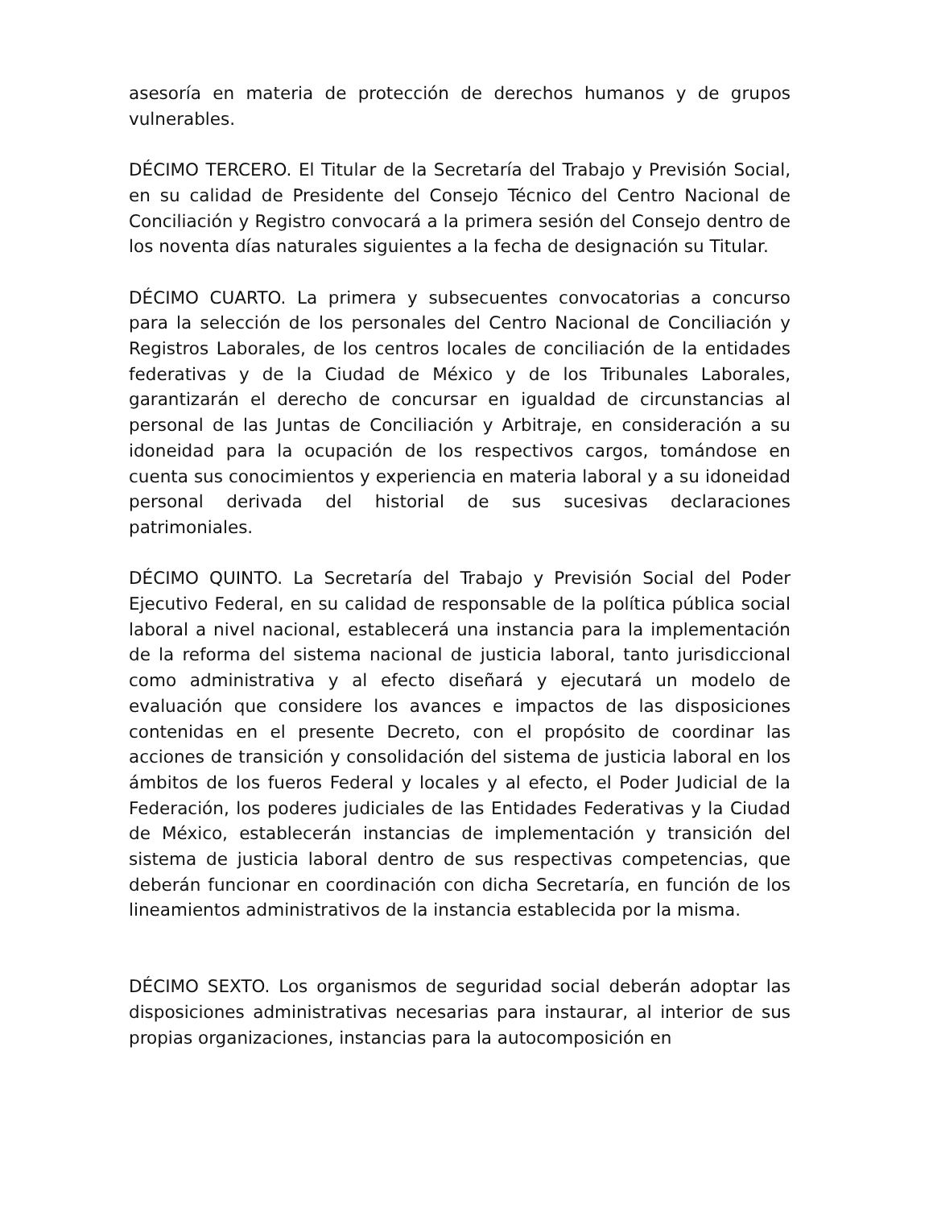asesoría en materia de protección de derechos humanos y de grupos vulnerables.
DÉCIMO TERCERO. El Titular de la Secretaría del Trabajo y Previsión Social, en su calidad de Presidente del Consejo Técnico del Centro Nacional de Conciliación y Registro convocará a la primera sesión del Consejo dentro de los noventa días naturales siguientes a la fecha de designación su Titular.
DÉCIMO CUARTO. La primera y subsecuentes convocatorias a concurso para la selección de los personales del Centro Nacional de Conciliación y Registros Laborales, de los centros locales de conciliación de la entidades federativas y de la Ciudad de México y de los Tribunales Laborales, garantizarán el derecho de concursar en igualdad de circunstancias al personal de las Juntas de Conciliación y Arbitraje, en consideración a su idoneidad para la ocupación de los respectivos cargos, tomándose en cuenta sus conocimientos y experiencia en materia laboral y a su idoneidad personal derivada del historial de sus sucesivas declaraciones patrimoniales.
DÉCIMO QUINTO. La Secretaría del Trabajo y Previsión Social del Poder Ejecutivo Federal, en su calidad de responsable de la política pública social laboral a nivel nacional, establecerá una instancia para la implementación de la reforma del sistema nacional de justicia laboral, tanto jurisdiccional como administrativa y al efecto diseñará y ejecutará un modelo de evaluación que considere los avances e impactos de las disposiciones contenidas en el presente Decreto, con el propósito de coordinar las acciones de transición y consolidación del sistema de justicia laboral en los ámbitos de los fueros Federal y locales y al efecto, el Poder Judicial de la Federación, los poderes judiciales de las Entidades Federativas y la Ciudad de México, establecerán instancias de implementación y transición del sistema de justicia laboral dentro de sus respectivas competencias, que deberán funcionar en coordinación con dicha Secretaría, en función de los lineamientos administrativos de la instancia establecida por la misma.
DÉCIMO SEXTO. Los organismos de seguridad social deberán adoptar las disposiciones administrativas necesarias para instaurar, al interior de sus propias organizaciones, instancias para la autocomposición en